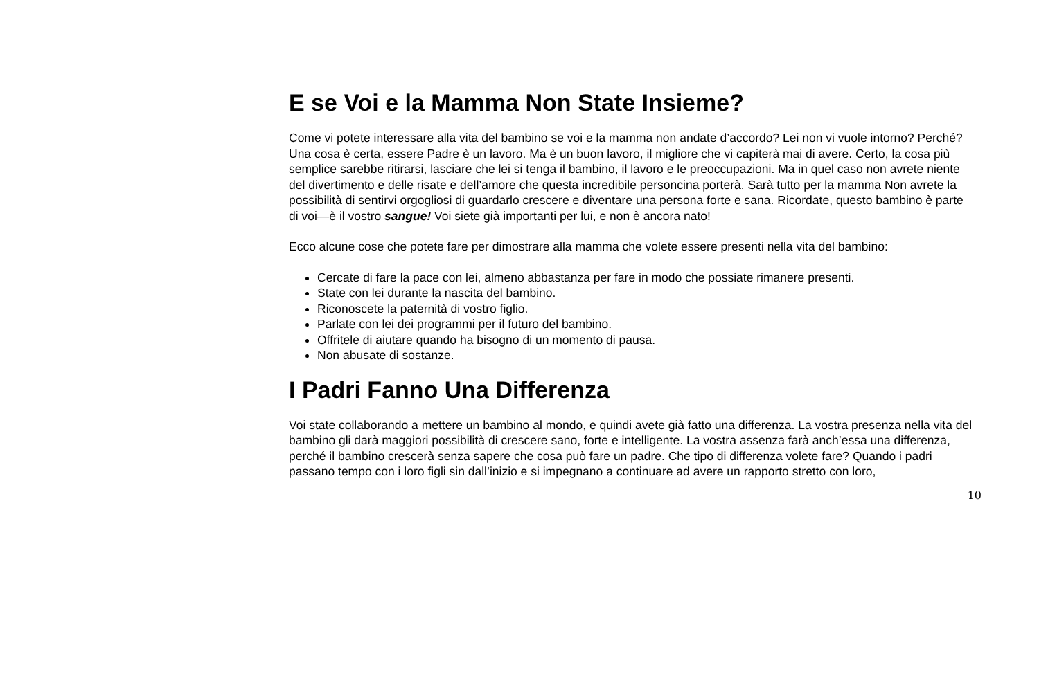E se Voi e la Mamma Non State Insieme?
Come vi potete interessare alla vita del bambino se voi e la mamma non andate d’accordo? Lei non vi vuole intorno? Perché? Una cosa è certa, essere Padre è un lavoro. Ma è un buon lavoro, il migliore che vi capiterà mai di avere. Certo, la cosa più semplice sarebbe ritirarsi, lasciare che lei si tenga il bambino, il lavoro e le preoccupazioni. Ma in quel caso non avrete niente del divertimento e delle risate e dell’amore che questa incredibile personcina porterà. Sarà tutto per la mamma Non avrete la possibilità di sentirvi orgogliosi di guardarlo crescere e diventare una persona forte e sana. Ricordate, questo bambino è parte di voi—è il vostro sangue! Voi siete già importanti per lui, e non è ancora nato!
Ecco alcune cose che potete fare per dimostrare alla mamma che volete essere presenti nella vita del bambino:
Cercate di fare la pace con lei, almeno abbastanza per fare in modo che possiate rimanere presenti.
State con lei durante la nascita del bambino.
Riconoscete la paternità di vostro figlio.
Parlate con lei dei programmi per il futuro del bambino.
Offritele di aiutare quando ha bisogno di un momento di pausa.
Non abusate di sostanze.
I Padri Fanno Una Differenza
Voi state collaborando a mettere un bambino al mondo, e quindi avete già fatto una differenza. La vostra presenza nella vita del bambino gli darà maggiori possibilità di crescere sano, forte e intelligente. La vostra assenza farà anch’essa una differenza, perché il bambino crescerà senza sapere che cosa può fare un padre. Che tipo di differenza volete fare? Quando i padri passano tempo con i loro figli sin dall’inizio e si impegnano a continuare ad avere un rapporto stretto con loro,
10